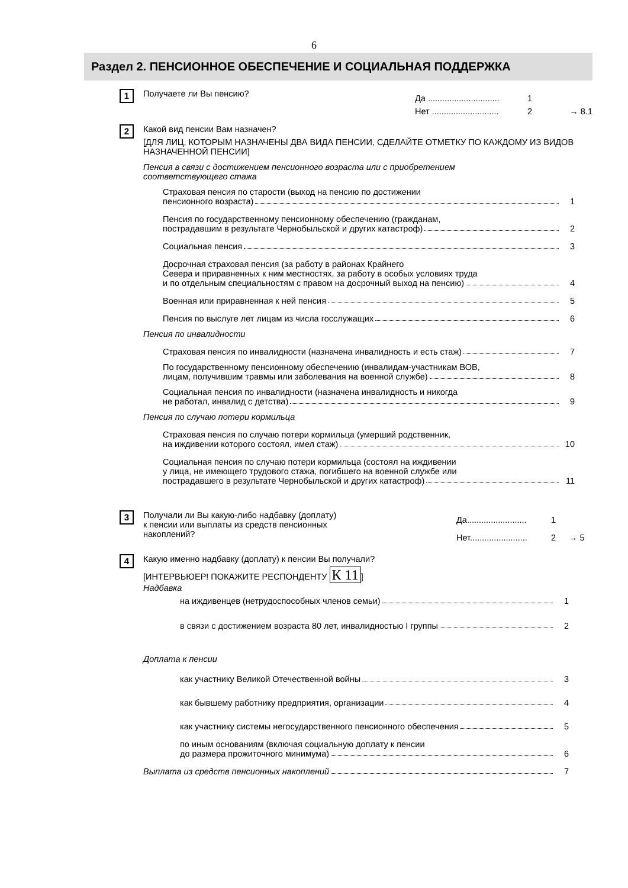6
Раздел 2. ПЕНСИОННОЕ ОБЕСПЕЧЕНИЕ И СОЦИАЛЬНАЯ ПОДДЕРЖКА
1
Получаете ли Вы пенсию?
Да ..............................
1
Нет ............................
2
→ 8.1
2
Какой вид пенсии Вам назначен?
[ДЛЯ ЛИЦ, КОТОРЫМ НАЗНАЧЕНЫ ДВА ВИДА ПЕНСИИ, СДЕЛАЙТЕ ОТМЕТКУ ПО КАЖДОМУ ИЗ ВИДОВ НАЗНАЧЕННОЙ ПЕНСИИ]
Пенсия в связи с достижением пенсионного возраста или с приобретением
соответствующего стажа
Страховая пенсия по старости (выход на пенсию по достижении
пенсионного возраста) 1
Пенсия по государственному пенсионному обеспечению (гражданам,
пострадавшим в результате Чернобыльской и других катастроф) 2
Социальная пенсия 3
Досрочная страховая пенсия (за работу в районах Крайнего
Севера и приравненных к ним местностях, за работу в особых условиях труда
и по отдельным специальностям с правом на досрочный выход на пенсию) 4
Военная или приравненная к ней пенсия 5
Пенсия по выслуге лет лицам из числа госслужащих 6
Пенсия по инвалидности
Страховая пенсия по инвалидности (назначена инвалидность и есть стаж) 7
По государственному пенсионному обеспечению (инвалидам-участникам ВОВ,
лицам, получившим травмы или заболевания на военной службе) 8
Социальная пенсия по инвалидности (назначена инвалидность и никогда
не работал, инвалид с детства) 9
Пенсия по случаю потери кормильца
Страховая пенсия по случаю потери кормильца (умерший родственник,
на иждивении которого состоял, имел стаж) 10
Социальная пенсия по случаю потери кормильца (состоял на иждивении
у лица, не имеющего трудового стажа, погибшего на военной службе или
пострадавшего в результате Чернобыльской и других катастроф) 11
3
Получали ли Вы какую-либо надбавку (доплату)
к пенсии или выплаты из средств пенсионных
накоплений?
Да.........................
1
Нет........................
2
→ 5
4
Какую именно надбавку (доплату) к пенсии Вы получали?
[ИНТЕРВЬЮЕР! ПОКАЖИТЕ РЕСПОНДЕНТУ К 11]
Надбавка
на иждивенцев (нетрудоспособных членов семьи) 1
в связи с достижением возраста 80 лет, инвалидностью I группы 2
Доплата к пенсии
как участнику Великой Отечественной войны 3
как бывшему работнику предприятия, организации 4
как участнику системы негосударственного пенсионного обеспечения 5
по иным основаниям (включая социальную доплату к пенсии
до размера прожиточного минимума) 6
Выплата из средств пенсионных накоплений 7